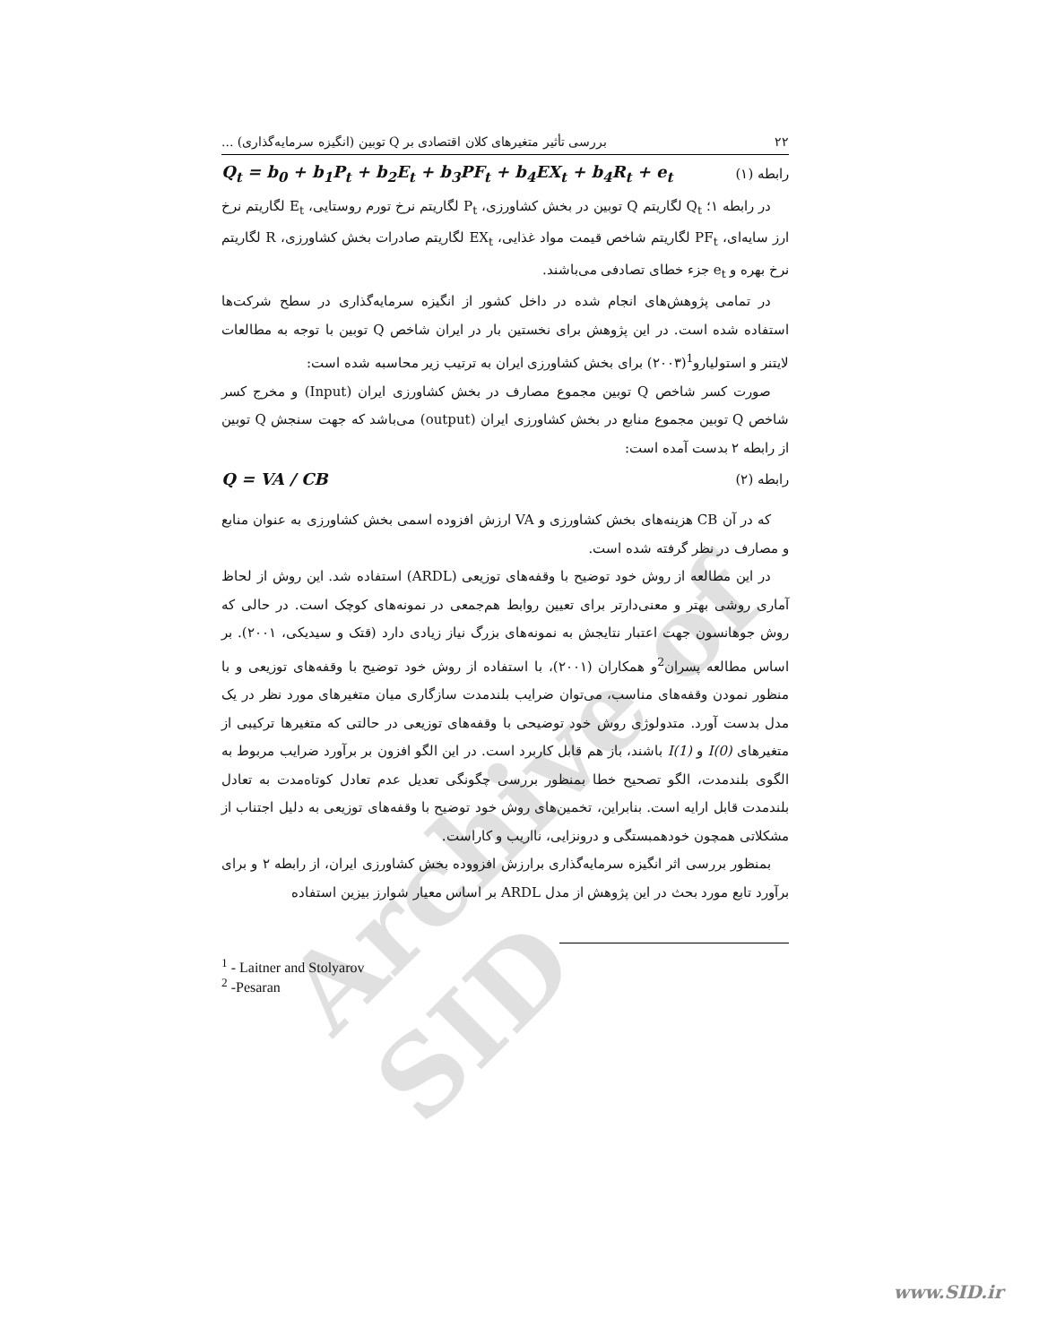Archive of SID
۲۲ بررسی تأثیر متغیرهای کلان اقتصادی بر Q توبین (انگیزه سرمایه‌گذاری) ...
رابطه (۱) Q<sub>t</sub> = b<sub>0</sub> + b<sub>1</sub>P<sub>t</sub> + b<sub>2</sub>E<sub>t</sub> + b<sub>3</sub>PF<sub>t</sub> + b<sub>4</sub>EX<sub>t</sub> + b<sub>4</sub>R<sub>t</sub> + e<sub>t</sub>
در رابطه ۱؛ Q<sub>t</sub> لگاریتم Q توبین در بخش کشاورزی، P<sub>t</sub> لگاریتم نرخ تورم روستایی، E<sub>t</sub> لگاریتم نرخ ارز سایه‌ای، PF<sub>t</sub> لگاریتم شاخص قیمت مواد غذایی، EX<sub>t</sub> لگاریتم صادرات بخش کشاورزی، R لگاریتم نرخ بهره و e<sub>t</sub> جزء خطای تصادفی می‌باشند.
در تمامی پژوهش‌های انجام شده در داخل کشور از انگیزه سرمایه‌گذاری در سطح شرکت‌ها استفاده شده است. در این پژوهش برای نخستین بار در ایران شاخص Q توبین با توجه به مطالعات لایتنر و استولیارو<sup>1</sup>(۲۰۰۳) برای بخش کشاورزی ایران به ترتیب زیر محاسبه شده است:
صورت کسر شاخص Q توبین مجموع مصارف در بخش کشاورزی ایران (Input) و مخرج کسر شاخص Q توبین مجموع منابع در بخش کشاورزی ایران (output) می‌باشد که جهت سنجش Q توبین از رابطه ۲ بدست آمده است:
رابطه (۲) Q = VA / CB
که در آن CB هزینه‌های بخش کشاورزی و VA ارزش افزوده اسمی بخش کشاورزی به عنوان منابع و مصارف در نظر گرفته شده است.
در این مطالعه از روش خود توضیح با وقفه‌های توزیعی (ARDL) استفاده شد. این روش از لحاظ آماری روشی بهتر و معنی‌دارتر برای تعیین روابط هم‌جمعی در نمونه‌های کوچک است. در حالی که روش جوهانسون جهت اعتبار نتایجش به نمونه‌های بزرگ نیاز زیادی دارد (قتک و سیدیکی، ۲۰۰۱). بر اساس مطالعه پسران<sup>2</sup>و همکاران (۲۰۰۱)، با استفاده از روش خود توضیح با وقفه‌های توزیعی و با منظور نمودن وقفه‌های مناسب، می‌توان ضرایب بلندمدت سازگاری میان متغیرهای مورد نظر در یک مدل بدست آورد. متدولوژی روش خود توضیحی با وقفه‌های توزیعی در حالتی که متغیرها ترکیبی از متغیرهای I(0) و I(1) باشند، باز هم قابل کاربرد است. در این الگو افزون بر برآورد ضرایب مربوط به الگوی بلندمدت، الگو تصحیح خطا بمنظور بررسی چگونگی تعدیل عدم تعادل کوتاه‌مدت به تعادل بلندمدت قابل ارایه است. بنابراین، تخمین‌های روش خود توضیح با وقفه‌های توزیعی به دلیل اجتناب از مشکلاتی همچون خودهمبستگی و درونزایی، نااریب و کاراست.
بمنظور بررسی اثر انگیزه سرمایه‌گذاری برارزش افزووده بخش کشاورزی ایران، از رابطه ۲ و برای برآورد تابع مورد بحث در این پژوهش از مدل ARDL بر اساس معیار شوارز بیزین استفاده
<sup>1</sup> - Laitner and Stolyarov
<sup>2</sup> -Pesaran
www.SID.ir